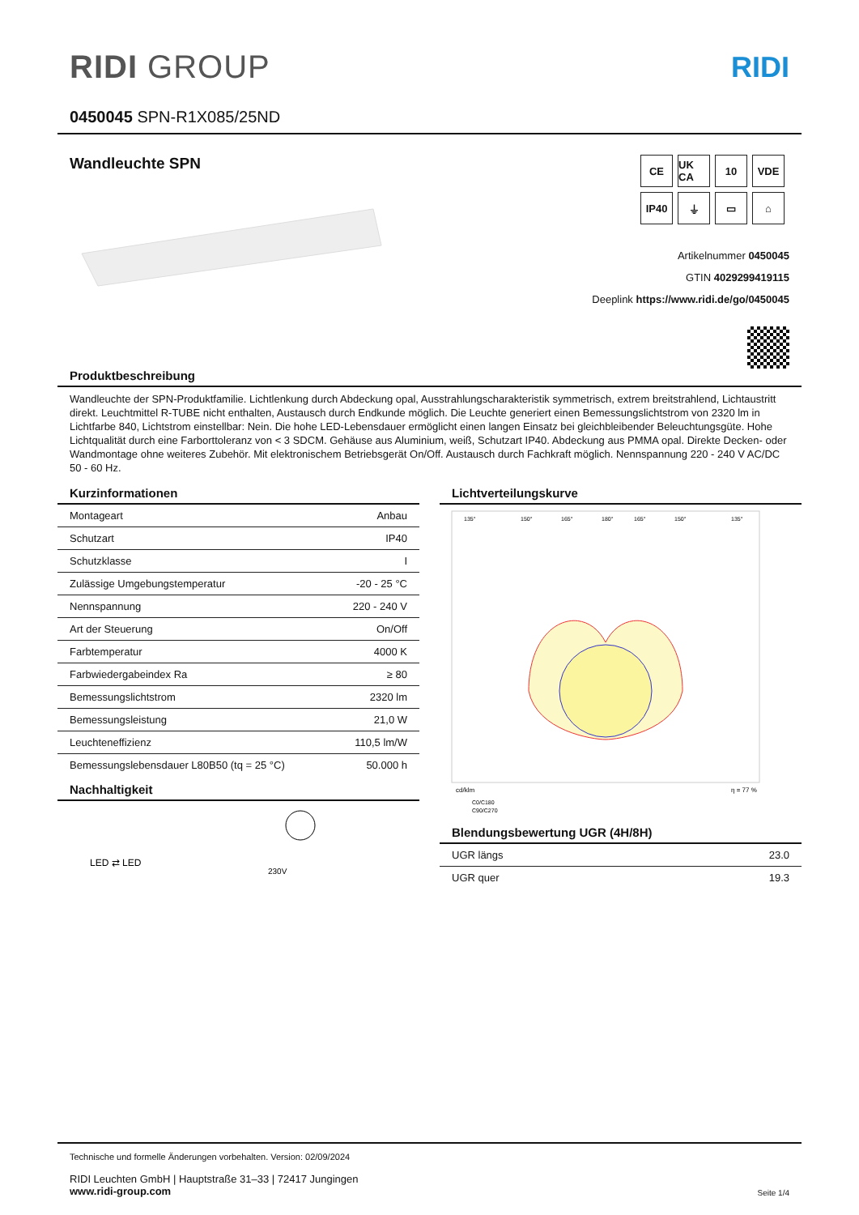RIDI GROUP RIDI
0450045 SPN-R1X085/25ND
Wandleuchte SPN
CE
UK CA
10
VDE
IP40
⏚
▭
⌂
Artikelnummer 0450045
GTIN 4029299419115
Deeplink https://www.ridi.de/go/0450045
Produktbeschreibung
Wandleuchte der SPN-Produktfamilie. Lichtlenkung durch Abdeckung opal, Ausstrahlungscharakteristik symmetrisch, extrem breitstrahlend, Lichtaustritt direkt. Leuchtmittel R-TUBE nicht enthalten, Austausch durch Endkunde möglich. Die Leuchte generiert einen Bemessungslichtstrom von 2320 lm in Lichtfarbe 840, Lichtstrom einstellbar: Nein. Die hohe LED-Lebensdauer ermöglicht einen langen Einsatz bei gleichbleibender Beleuchtungsgüte. Hohe Lichtqualität durch eine Farborttoleranz von < 3 SDCM. Gehäuse aus Aluminium, weiß, Schutzart IP40. Abdeckung aus PMMA opal. Direkte Decken- oder Wandmontage ohne weiteres Zubehör. Mit elektronischem Betriebsgerät On/Off. Austausch durch Fachkraft möglich. Nennspannung 220 - 240 V AC/DC 50 - 60 Hz.
Kurzinformationen
| Montageart | Anbau |
| Schutzart | IP40 |
| Schutzklasse | I |
| Zulässige Umgebungstemperatur | -20 - 25 °C |
| Nennspannung | 220 - 240 V |
| Art der Steuerung | On/Off |
| Farbtemperatur | 4000 K |
| Farbwiedergabeindex Ra | ≥ 80 |
| Bemessungslichtstrom | 2320 lm |
| Bemessungsleistung | 21,0 W |
| Leuchteneffizienz | 110,5 lm/W |
| Bemessungslebensdauer L80B50 (tq = 25 °C) | 50.000 h |
Nachhaltigkeit
LED ⇄ LED
230V
Lichtverteilungskurve
135°
150°
165°
180°
165°
150°
135°
cd/klm
η = 77 %
C0/C180
C90/C270
Blendungsbewertung UGR (4H/8H)
| UGR längs | 23.0 |
| UGR quer | 19.3 |
Technische und formelle Änderungen vorbehalten. Version: 02/09/2024
RIDI Leuchten GmbH | Hauptstraße 31–33 | 72417 Jungingen
www.ridi-group.com
Seite 1/4